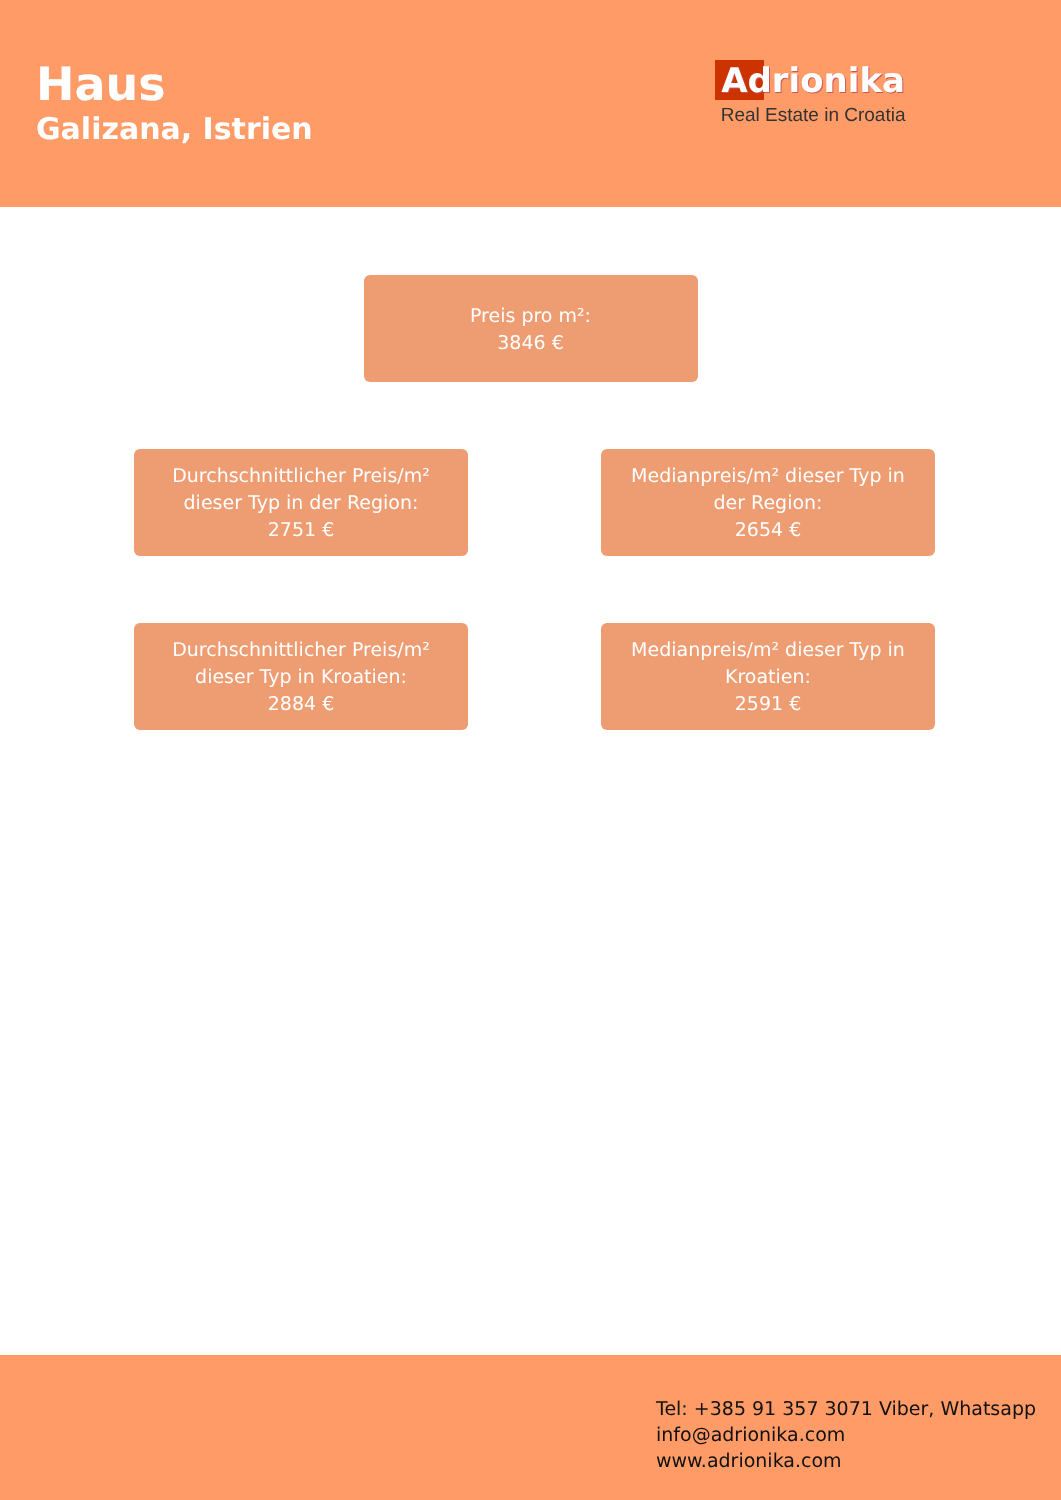Haus
Galizana, Istrien
Adrionika
Real Estate in Croatia
Preis pro m²:
3846 €
Durchschnittlicher Preis/m²
dieser Typ in der Region:
2751 €
Medianpreis/m² dieser Typ in
der Region:
2654 €
Durchschnittlicher Preis/m²
dieser Typ in Kroatien:
2884 €
Medianpreis/m² dieser Typ in
Kroatien:
2591 €
Tel: +385 91 357 3071 Viber, Whatsapp
info@adrionika.com
www.adrionika.com